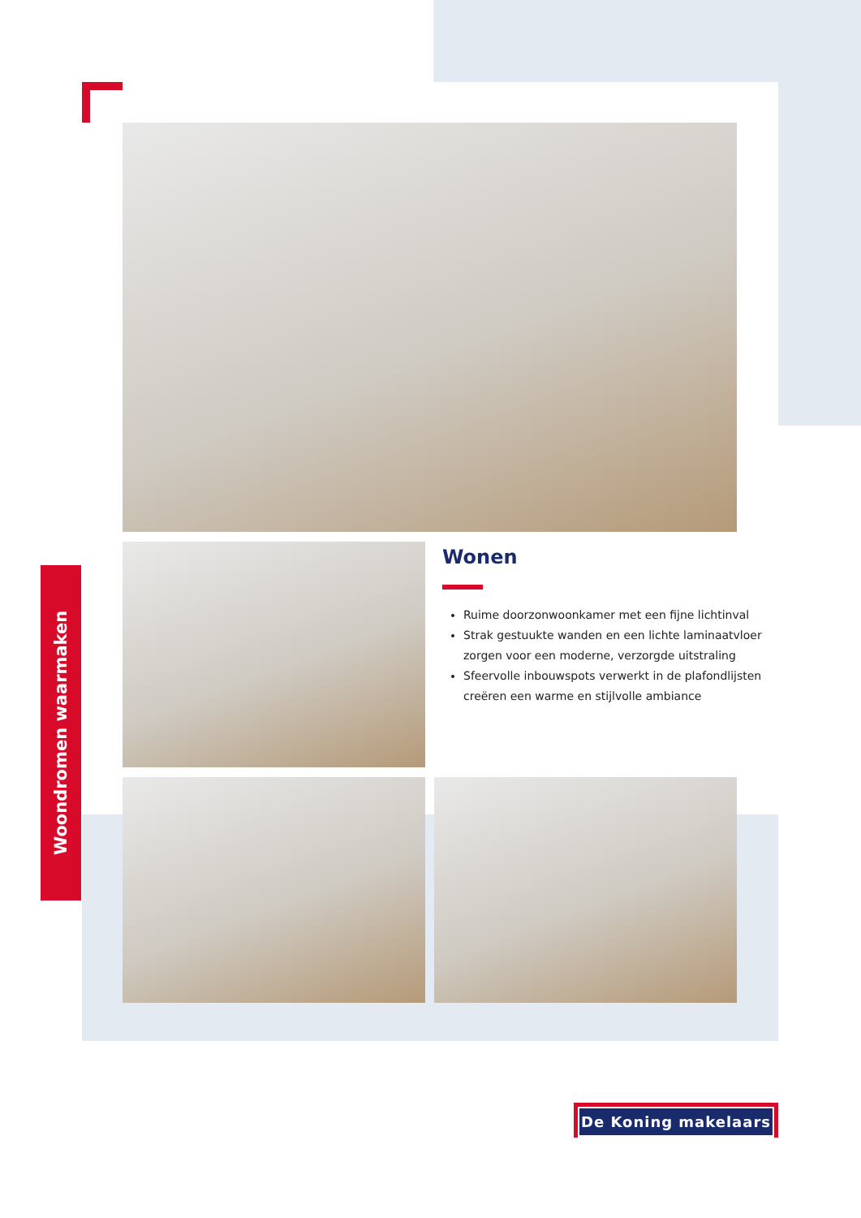Woondromen waarmaken
Wonen
Ruime doorzonwoonkamer met een fijne lichtinval
Strak gestuukte wanden en een lichte laminaatvloer zorgen voor een moderne, verzorgde uitstraling
Sfeervolle inbouwspots verwerkt in de plafondlijsten creëren een warme en stijlvolle ambiance
De Koning makelaars